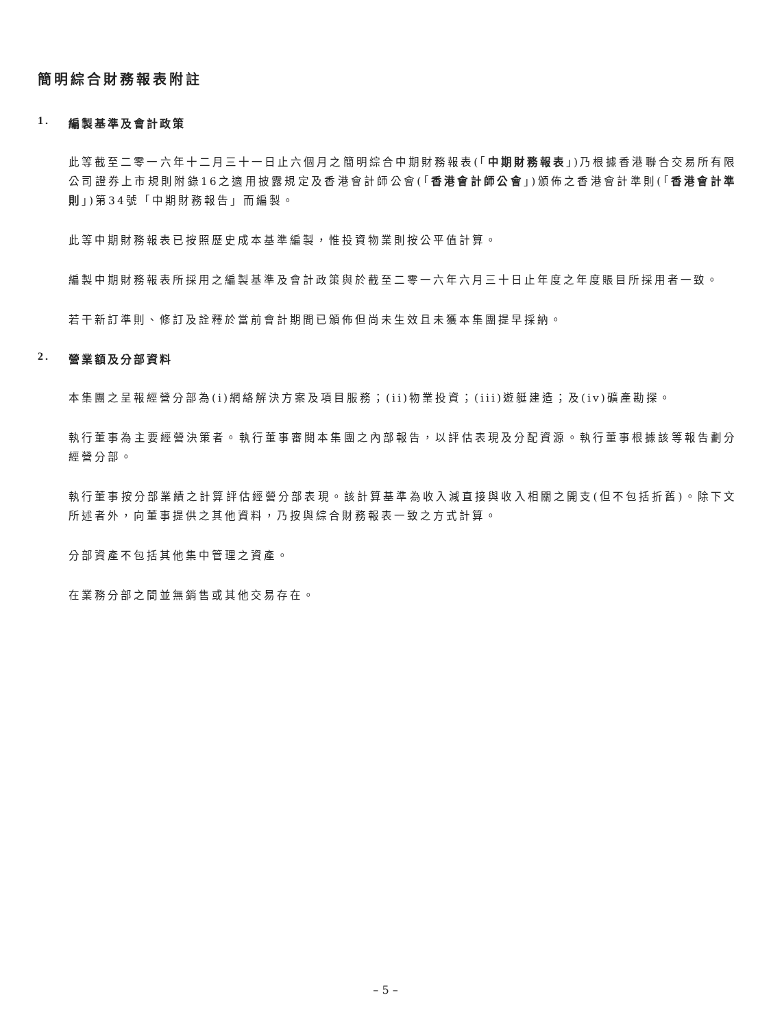簡明綜合財務報表附註
1. 編製基準及會計政策
此等截至二零一六年十二月三十一日止六個月之簡明綜合中期財務報表(「中期財務報表」)乃根據香港聯合交易所有限公司證券上市規則附錄16之適用披露規定及香港會計師公會(「香港會計師公會」)頒佈之香港會計準則(「香港會計準則」)第34號「中期財務報告」而編製。
此等中期財務報表已按照歷史成本基準編製，惟投資物業則按公平值計算。
編製中期財務報表所採用之編製基準及會計政策與於截至二零一六年六月三十日止年度之年度賬目所採用者一致。
若干新訂準則、修訂及詮釋於當前會計期間已頒佈但尚未生效且未獲本集團提早採納。
2. 營業額及分部資料
本集團之呈報經營分部為(i)網絡解決方案及項目服務；(ii)物業投資；(iii)遊艇建造；及(iv)礦產勘探。
執行董事為主要經營決策者。執行董事審閱本集團之內部報告，以評估表現及分配資源。執行董事根據該等報告劃分經營分部。
執行董事按分部業績之計算評估經營分部表現。該計算基準為收入減直接與收入相關之開支(但不包括折舊)。除下文所述者外，向董事提供之其他資料，乃按與綜合財務報表一致之方式計算。
分部資產不包括其他集中管理之資產。
在業務分部之間並無銷售或其他交易存在。
– 5 –